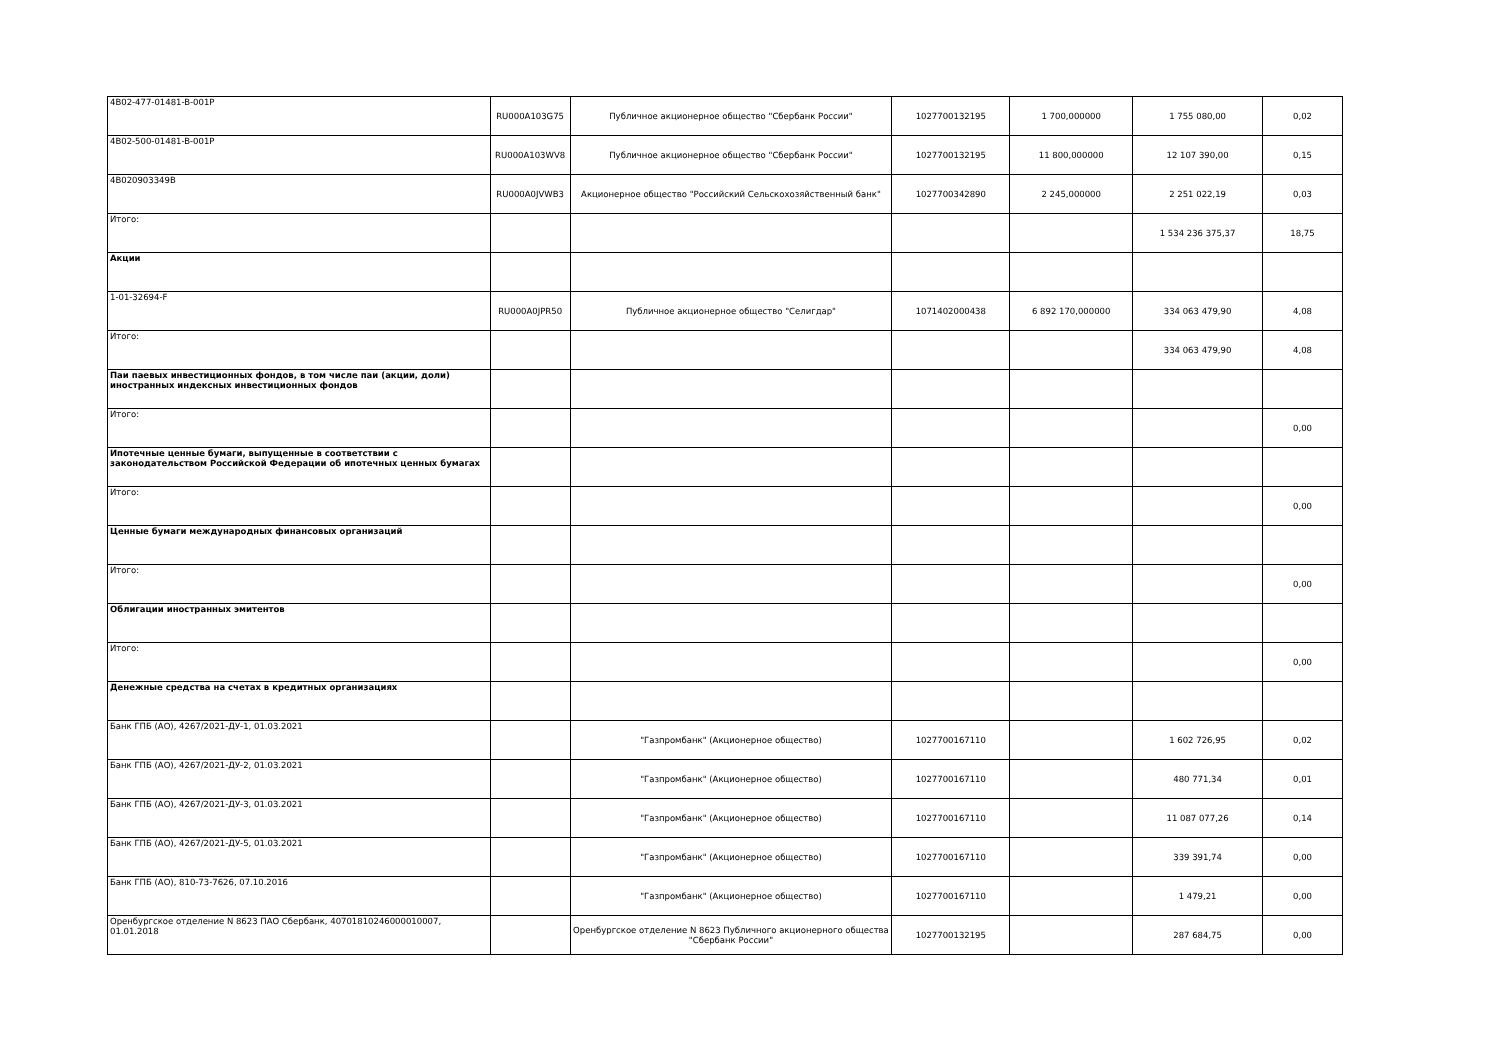| 4B02-477-01481-B-001P | RU000A103G75 | Публичное акционерное общество "Сбербанк России" | 1027700132195 | 1 700,000000 | 1 755 080,00 | 0,02 |
| 4B02-500-01481-B-001P | RU000A103WV8 | Публичное акционерное общество "Сбербанк России" | 1027700132195 | 11 800,000000 | 12 107 390,00 | 0,15 |
| 4B020903349B | RU000A0JVWB3 | Акционерное общество "Российский Сельскохозяйственный банк" | 1027700342890 | 2 245,000000 | 2 251 022,19 | 0,03 |
| Итого: | | | | | 1 534 236 375,37 | 18,75 |
| Акции | | | | | | |
| 1-01-32694-F | RU000A0JPR50 | Публичное акционерное общество "Селигдар" | 1071402000438 | 6 892 170,000000 | 334 063 479,90 | 4,08 |
| Итого: | | | | | 334 063 479,90 | 4,08 |
| Паи паевых инвестиционных фондов, в том числе паи (акции, доли) иностранных индексных инвестиционных фондов | | | | | | |
| Итого: | | | | | | 0,00 |
| Ипотечные ценные бумаги, выпущенные в соответствии с законодательством Российской Федерации об ипотечных ценных бумагах | | | | | | |
| Итого: | | | | | | 0,00 |
| Ценные бумаги международных финансовых организаций | | | | | | |
| Итого: | | | | | | 0,00 |
| Облигации иностранных эмитентов | | | | | | |
| Итого: | | | | | | 0,00 |
| Денежные средства на счетах в кредитных организациях | | | | | | |
| Банк ГПБ (АО), 4267/2021-ДУ-1, 01.03.2021 | | "Газпромбанк" (Акционерное общество) | 1027700167110 | | 1 602 726,95 | 0,02 |
| Банк ГПБ (АО), 4267/2021-ДУ-2, 01.03.2021 | | "Газпромбанк" (Акционерное общество) | 1027700167110 | | 480 771,34 | 0,01 |
| Банк ГПБ (АО), 4267/2021-ДУ-3, 01.03.2021 | | "Газпромбанк" (Акционерное общество) | 1027700167110 | | 11 087 077,26 | 0,14 |
| Банк ГПБ (АО), 4267/2021-ДУ-5, 01.03.2021 | | "Газпромбанк" (Акционерное общество) | 1027700167110 | | 339 391,74 | 0,00 |
| Банк ГПБ (АО), 810-73-7626, 07.10.2016 | | "Газпромбанк" (Акционерное общество) | 1027700167110 | | 1 479,21 | 0,00 |
| Оренбургское отделение N 8623 ПАО Сбербанк, 40701810246000010007, 01.01.2018 | | Оренбургское отделение N 8623 Публичного акционерного общества "Сбербанк России" | 1027700132195 | | 287 684,75 | 0,00 |